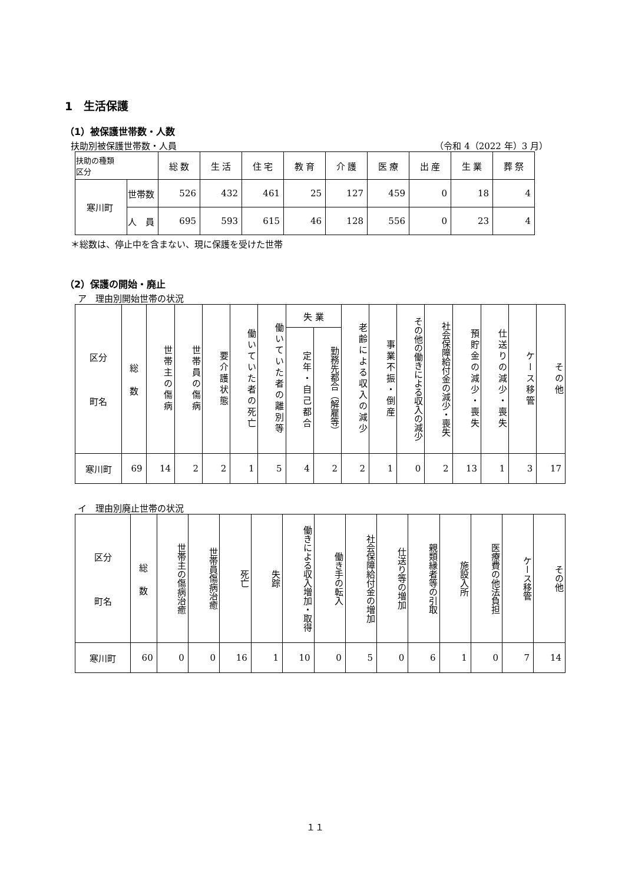1　生活保護
（1）被保護世帯数・人数
扶助別被保護世帯数・人員 （令和 4（2022 年）3 月）
| 扶助の種類 区分 | | 総 数 | 生 活 | 住 宅 | 教 育 | 介 護 | 医 療 | 出 産 | 生 業 | 葬 祭 |
| --- | --- | --- | --- | --- | --- | --- | --- | --- | --- | --- |
| 寒川町 | 世帯数 | 526 | 432 | 461 | 25 | 127 | 459 | 0 | 18 | 4 |
| | 人 員 | 695 | 593 | 615 | 46 | 128 | 556 | 0 | 23 | 4 |
＊総数は、停止中を含まない、現に保護を受けた世帯
（2）保護の開始・廃止
ア　理由別開始世帯の状況
| 区分 町名 | 総 数 | 世帯主の傷病 | 世帯員の傷病 | 要介護状態 | 働いていた者の死亡 | 働いていた者の離別等 | 失 業 | | 老齢による収入の減少 | 事業不振・倒産 | その他の働きによる収入の減少 | 社会保障給付金の減少・喪失 | 預貯金の減少・喪失 | 仕送りの減少・喪失 | ケース移管 | その他 |
| --- | --- | --- | --- | --- | --- | --- | --- | --- | --- | --- | --- | --- | --- | --- | --- | --- |
| | | | | | | | 定年・自己都合 | 勤務先都合（解雇等） | | | | | | | | |
| 寒川町 | 69 | 14 | 2 | 2 | 1 | 5 | 4 | 2 | 2 | 1 | 0 | 2 | 13 | 1 | 3 | 17 |
イ　理由別廃止世帯の状況
| 区分 町名 | 総 数 | 世帯主の傷病治癒 | 世帯員傷病治癒 | 死亡 | 失踪 | 働きによる収入増加・取得 | 働き手の転入 | 社会保障給付金の増加 | 仕送り等の増加 | 親類縁者等の引取 | 施設入所 | 医療費の他法負担 | ケース移管 | その他 |
| --- | --- | --- | --- | --- | --- | --- | --- | --- | --- | --- | --- | --- | --- | --- |
| 寒川町 | 60 | 0 | 0 | 16 | 1 | 10 | 0 | 5 | 0 | 6 | 1 | 0 | 7 | 14 |
１１